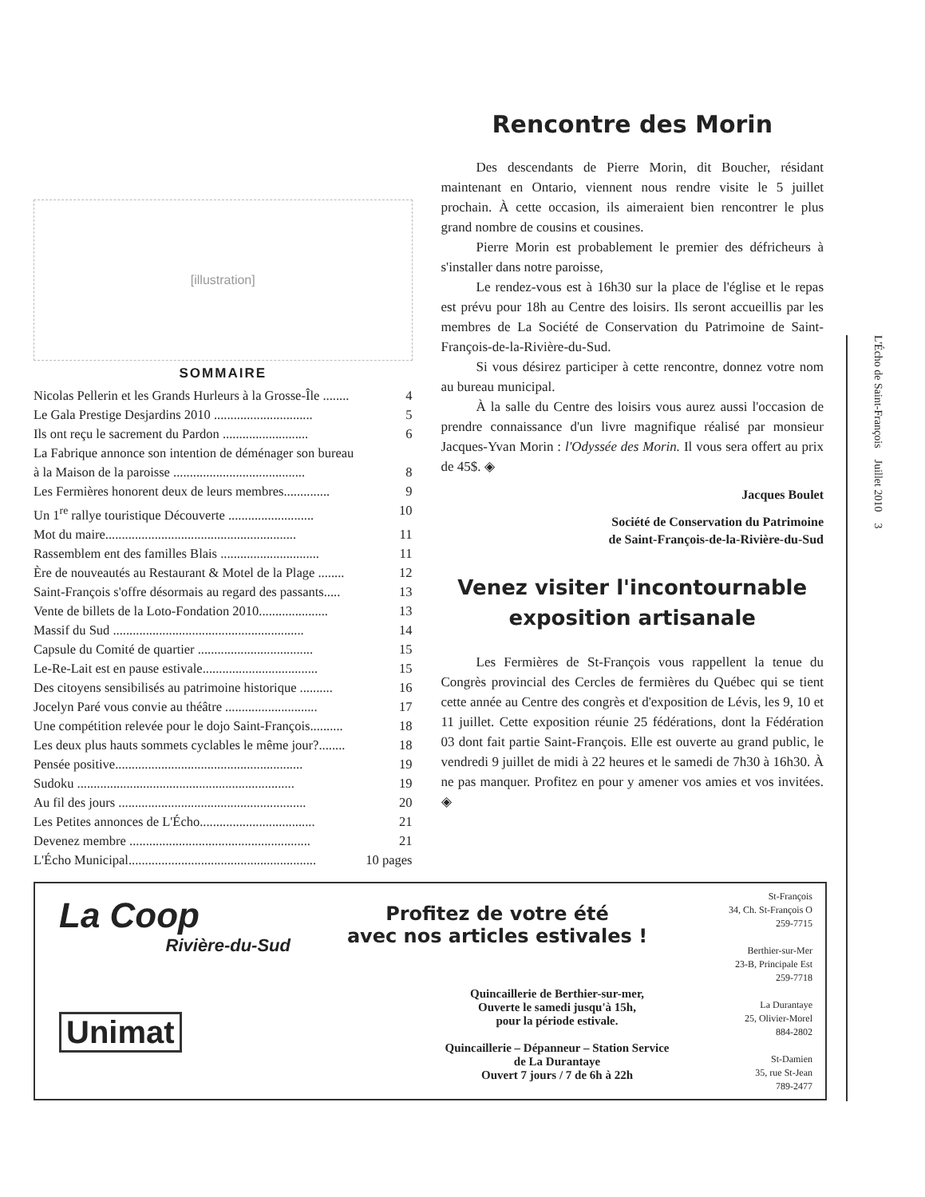[illustration]
SOMMAIRE
Nicolas Pellerin et les Grands Hurleurs à la Grosse-Île ........ 4
Le Gala Prestige Desjardins 2010 .............................. 5
Ils ont reçu le sacrement du Pardon .......................... 6
La Fabrique annonce son intention de déménager son bureau
à la Maison de la paroisse ........................................ 8
Les Fermières honorent deux de leurs membres.............. 9
Un 1<sup>re</sup> rallye touristique Découverte .......................... 10
Mot du maire.......................................................... 11
Rassemblem ent des familles Blais .............................. 11
Ère de nouveautés au Restaurant & Motel de la Plage ........ 12
Saint-François s'offre désormais au regard des passants..... 13
Vente de billets de la Loto-Fondation 2010..................... 13
Massif du Sud .......................................................... 14
Capsule du Comité de quartier ................................... 15
Le-Re-Lait est en pause estivale................................... 15
Des citoyens sensibilisés au patrimoine historique .......... 16
Jocelyn Paré vous convie au théâtre ............................ 17
Une compétition relevée pour le dojo Saint-François.......... 18
Les deux plus hauts sommets cyclables le même jour?........ 18
Pensée positive......................................................... 19
Sudoku .................................................................. 19
Au fil des jours ......................................................... 20
Les Petites annonces de L'Écho................................... 21
Devenez membre ....................................................... 21
L'Écho Municipal......................................................... 10 pages
Rencontre des Morin
Des descendants de Pierre Morin, dit Boucher, résidant maintenant en Ontario, viennent nous rendre visite le 5 juillet prochain. À cette occasion, ils aimeraient bien rencontrer le plus grand nombre de cousins et cousines.
Pierre Morin est probablement le premier des défricheurs à s'installer dans notre paroisse,
Le rendez-vous est à 16h30 sur la place de l'église et le repas est prévu pour 18h au Centre des loisirs. Ils seront accueillis par les membres de La Société de Conservation du Patrimoine de Saint-François-de-la-Rivière-du-Sud.
Si vous désirez participer à cette rencontre, donnez votre nom au bureau municipal.
À la salle du Centre des loisirs vous aurez aussi l'occasion de prendre connaissance d'un livre magnifique réalisé par monsieur Jacques-Yvan Morin : l'Odyssée des Morin. Il vous sera offert au prix de 45$. ◈
Jacques Boulet
Société de Conservation du Patrimoine
de Saint-François-de-la-Rivière-du-Sud
Venez visiter l'incontournable exposition artisanale
Les Fermières de St-François vous rappellent la tenue du Congrès provincial des Cercles de fermières du Québec qui se tient cette année au Centre des congrès et d'exposition de Lévis, les 9, 10 et 11 juillet. Cette exposition réunie 25 fédérations, dont la Fédération 03 dont fait partie Saint-François. Elle est ouverte au grand public, le vendredi 9 juillet de midi à 22 heures et le samedi de 7h30 à 16h30. À ne pas manquer. Profitez en pour y amener vos amies et vos invitées. ◈
La Coop
Rivière-du-Sud
Unimat
Profitez de votre été
avec nos articles estivales !
Quincaillerie de Berthier-sur-mer,
Ouverte le samedi jusqu'à 15h,
pour la période estivale.
Quincaillerie – Dépanneur – Station Service
de La Durantaye
Ouvert 7 jours / 7 de 6h à 22h
St-François
34, Ch. St-François O
259-7715
Berthier-sur-Mer
23-B, Principale Est
259-7718
La Durantaye
25, Olivier-Morel
884-2802
St-Damien
35, rue St-Jean
789-2477
L'Écho de Saint-François Juillet 2010 3